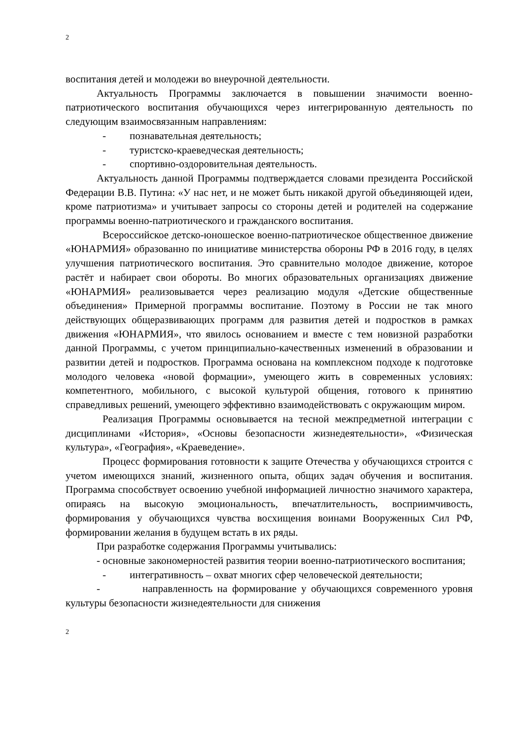2
воспитания детей и молодежи во внеурочной деятельности.
Актуальность Программы заключается в повышении значимости военно-патриотического воспитания обучающихся через интегрированную деятельность по следующим взаимосвязанным направлениям:
- познавательная деятельность;
- туристско-краеведческая деятельность;
- спортивно-оздоровительная деятельность.
Актуальность данной Программы подтверждается словами президента Российской Федерации В.В. Путина: «У нас нет, и не может быть никакой другой объединяющей идеи, кроме патриотизма» и учитывает запросы со стороны детей и родителей на содержание программы военно-патриотического и гражданского воспитания.
Всероссийское детско-юношеское военно-патриотическое общественное движение «ЮНАРМИЯ» образованно по инициативе министерства обороны РФ в 2016 году, в целях улучшения патриотического воспитания. Это сравнительно молодое движение, которое растёт и набирает свои обороты. Во многих образовательных организациях движение «ЮНАРМИЯ» реализовывается через реализацию модуля «Детские общественные объединения» Примерной программы воспитание. Поэтому в России не так много действующих общеразвивающих программ для развития детей и подростков в рамках движения «ЮНАРМИЯ», что явилось основанием и вместе с тем новизной разработки данной Программы, с учетом принципиально-качественных изменений в образовании и развитии детей и подростков. Программа основана на комплексном подходе к подготовке молодого человека «новой формации», умеющего жить в современных условиях: компетентного, мобильного, с высокой культурой общения, готового к принятию справедливых решений, умеющего эффективно взаимодействовать с окружающим миром.
Реализация Программы основывается на тесной межпредметной интеграции с дисциплинами «История», «Основы безопасности жизнедеятельности», «Физическая культура», «География», «Краеведение».
Процесс формирования готовности к защите Отечества у обучающихся строится с учетом имеющихся знаний, жизненного опыта, общих задач обучения и воспитания. Программа способствует освоению учебной информацией личностно значимого характера, опираясь на высокую эмоциональность, впечатлительность, восприимчивость, формирования у обучающихся чувства восхищения воинами Вооруженных Сил РФ, формировании желания в будущем встать в их ряды.
При разработке содержания Программы учитывались:
- основные закономерностей развития теории военно-патриотического воспитания;
- интегративность – охват многих сфер человеческой деятельности;
- направленность на формирование у обучающихся современного уровня культуры безопасности жизнедеятельности для снижения
2